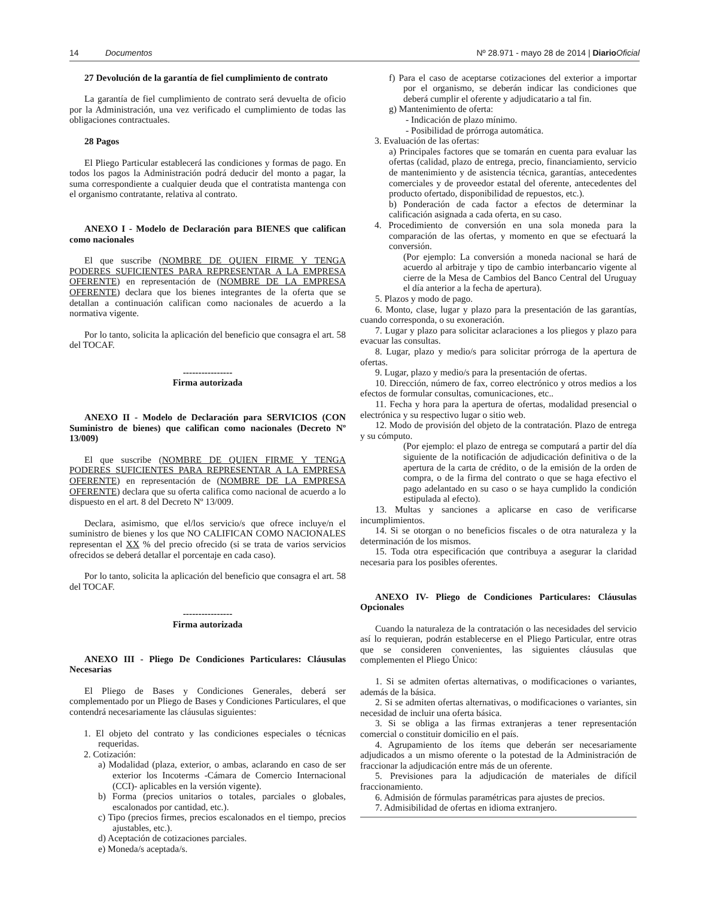14 Documentos Nº 28.971 - mayo 28 de 2014 | Diario Oficial
27 Devolución de la garantía de fiel cumplimiento de contrato
La garantía de fiel cumplimiento de contrato será devuelta de oficio por la Administración, una vez verificado el cumplimiento de todas las obligaciones contractuales.
28 Pagos
El Pliego Particular establecerá las condiciones y formas de pago. En todos los pagos la Administración podrá deducir del monto a pagar, la suma correspondiente a cualquier deuda que el contratista mantenga con el organismo contratante, relativa al contrato.
ANEXO I - Modelo de Declaración para BIENES que califican como nacionales
El que suscribe (NOMBRE DE QUIEN FIRME Y TENGA PODERES SUFICIENTES PARA REPRESENTAR A LA EMPRESA OFERENTE) en representación de (NOMBRE DE LA EMPRESA OFERENTE) declara que los bienes integrantes de la oferta que se detallan a continuación califican como nacionales de acuerdo a la normativa vigente.
Por lo tanto, solicita la aplicación del beneficio que consagra el art. 58 del TOCAF.
----------------
Firma autorizada
ANEXO II - Modelo de Declaración para SERVICIOS (CON Suministro de bienes) que califican como nacionales (Decreto Nº 13/009)
El que suscribe (NOMBRE DE QUIEN FIRME Y TENGA PODERES SUFICIENTES PARA REPRESENTAR A LA EMPRESA OFERENTE) en representación de (NOMBRE DE LA EMPRESA OFERENTE) declara que su oferta califica como nacional de acuerdo a lo dispuesto en el art. 8 del Decreto Nº 13/009.
Declara, asimismo, que el/los servicio/s que ofrece incluye/n el suministro de bienes y los que NO CALIFICAN COMO NACIONALES representan el XX % del precio ofrecido (si se trata de varios servicios ofrecidos se deberá detallar el porcentaje en cada caso).
Por lo tanto, solicita la aplicación del beneficio que consagra el art. 58 del TOCAF.
----------------
Firma autorizada
ANEXO III - Pliego De Condiciones Particulares: Cláusulas Necesarias
El Pliego de Bases y Condiciones Generales, deberá ser complementado por un Pliego de Bases y Condiciones Particulares, el que contendrá necesariamente las cláusulas siguientes:
1. El objeto del contrato y las condiciones especiales o técnicas requeridas.
2. Cotización:
a) Modalidad (plaza, exterior, o ambas, aclarando en caso de ser exterior los Incoterms -Cámara de Comercio Internacional (CCI)- aplicables en la versión vigente).
b) Forma (precios unitarios o totales, parciales o globales, escalonados por cantidad, etc.).
c) Tipo (precios firmes, precios escalonados en el tiempo, precios ajustables, etc.).
d) Aceptación de cotizaciones parciales.
e) Moneda/s aceptada/s.
f) Para el caso de aceptarse cotizaciones del exterior a importar por el organismo, se deberán indicar las condiciones que deberá cumplir el oferente y adjudicatario a tal fin.
g) Mantenimiento de oferta:
- Indicación de plazo mínimo.
- Posibilidad de prórroga automática.
3. Evaluación de las ofertas:
a) Principales factores que se tomarán en cuenta para evaluar las ofertas (calidad, plazo de entrega, precio, financiamiento, servicio de mantenimiento y de asistencia técnica, garantías, antecedentes comerciales y de proveedor estatal del oferente, antecedentes del producto ofertado, disponibilidad de repuestos, etc.).
b) Ponderación de cada factor a efectos de determinar la calificación asignada a cada oferta, en su caso.
4. Procedimiento de conversión en una sola moneda para la comparación de las ofertas, y momento en que se efectuará la conversión.
(Por ejemplo: La conversión a moneda nacional se hará de acuerdo al arbitraje y tipo de cambio interbancario vigente al cierre de la Mesa de Cambios del Banco Central del Uruguay el día anterior a la fecha de apertura).
5. Plazos y modo de pago.
6. Monto, clase, lugar y plazo para la presentación de las garantías, cuando corresponda, o su exoneración.
7. Lugar y plazo para solicitar aclaraciones a los pliegos y plazo para evacuar las consultas.
8. Lugar, plazo y medio/s para solicitar prórroga de la apertura de ofertas.
9. Lugar, plazo y medio/s para la presentación de ofertas.
10. Dirección, número de fax, correo electrónico y otros medios a los efectos de formular consultas, comunicaciones, etc..
11. Fecha y hora para la apertura de ofertas, modalidad presencial o electrónica y su respectivo lugar o sitio web.
12. Modo de provisión del objeto de la contratación. Plazo de entrega y su cómputo.
(Por ejemplo: el plazo de entrega se computará a partir del día siguiente de la notificación de adjudicación definitiva o de la apertura de la carta de crédito, o de la emisión de la orden de compra, o de la firma del contrato o que se haga efectivo el pago adelantado en su caso o se haya cumplido la condición estipulada al efecto).
13. Multas y sanciones a aplicarse en caso de verificarse incumplimientos.
14. Si se otorgan o no beneficios fiscales o de otra naturaleza y la determinación de los mismos.
15. Toda otra especificación que contribuya a asegurar la claridad necesaria para los posibles oferentes.
ANEXO IV- Pliego de Condiciones Particulares: Cláusulas Opcionales
Cuando la naturaleza de la contratación o las necesidades del servicio así lo requieran, podrán establecerse en el Pliego Particular, entre otras que se consideren convenientes, las siguientes cláusulas que complementen el Pliego Único:
1. Si se admiten ofertas alternativas, o modificaciones o variantes, además de la básica.
2. Si se admiten ofertas alternativas, o modificaciones o variantes, sin necesidad de incluir una oferta básica.
3. Si se obliga a las firmas extranjeras a tener representación comercial o constituir domicilio en el país.
4. Agrupamiento de los ítems que deberán ser necesariamente adjudicados a un mismo oferente o la potestad de la Administración de fraccionar la adjudicación entre más de un oferente.
5. Previsiones para la adjudicación de materiales de difícil fraccionamiento.
6. Admisión de fórmulas paramétricas para ajustes de precios.
7. Admisibilidad de ofertas en idioma extranjero.